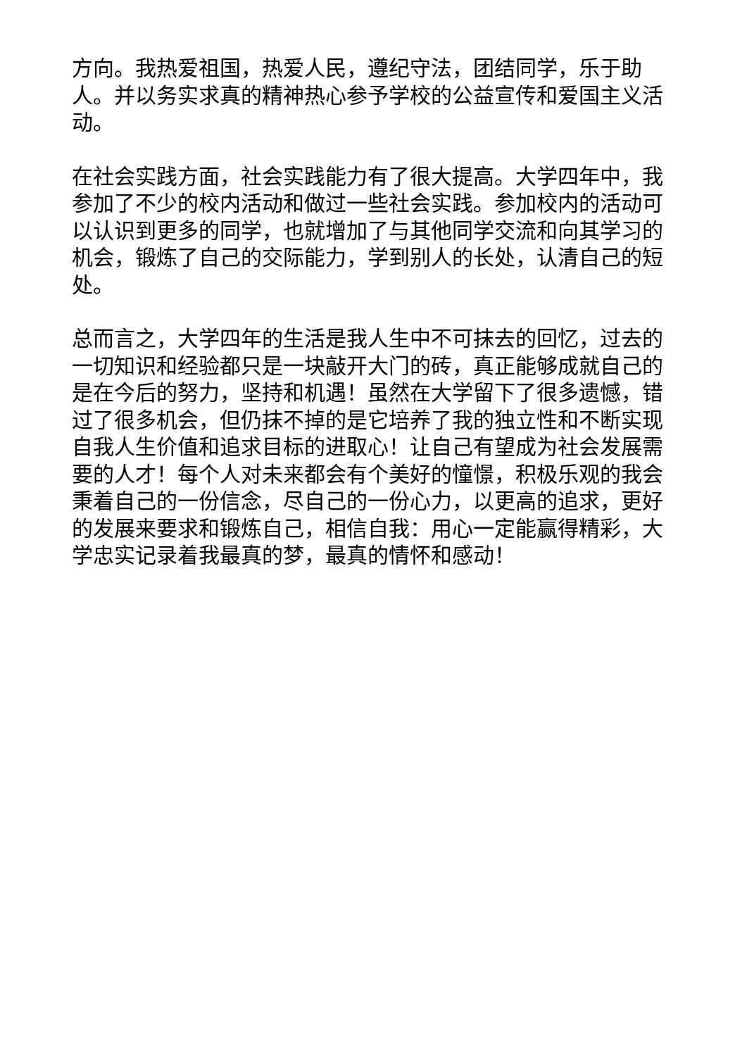方向。我热爱祖国，热爱人民，遵纪守法，团结同学，乐于助人。并以务实求真的精神热心参予学校的公益宣传和爱国主义活动。
在社会实践方面，社会实践能力有了很大提高。大学四年中，我参加了不少的校内活动和做过一些社会实践。参加校内的活动可以认识到更多的同学，也就增加了与其他同学交流和向其学习的机会，锻炼了自己的交际能力，学到别人的长处，认清自己的短处。
总而言之，大学四年的生活是我人生中不可抹去的回忆，过去的一切知识和经验都只是一块敲开大门的砖，真正能够成就自己的是在今后的努力，坚持和机遇！虽然在大学留下了很多遗憾，错过了很多机会，但仍抹不掉的是它培养了我的独立性和不断实现自我人生价值和追求目标的进取心！让自己有望成为社会发展需要的人才！每个人对未来都会有个美好的憧憬，积极乐观的我会秉着自己的一份信念，尽自己的一份心力，以更高的追求，更好的发展来要求和锻炼自己，相信自我：用心一定能赢得精彩，大学忠实记录着我最真的梦，最真的情怀和感动！